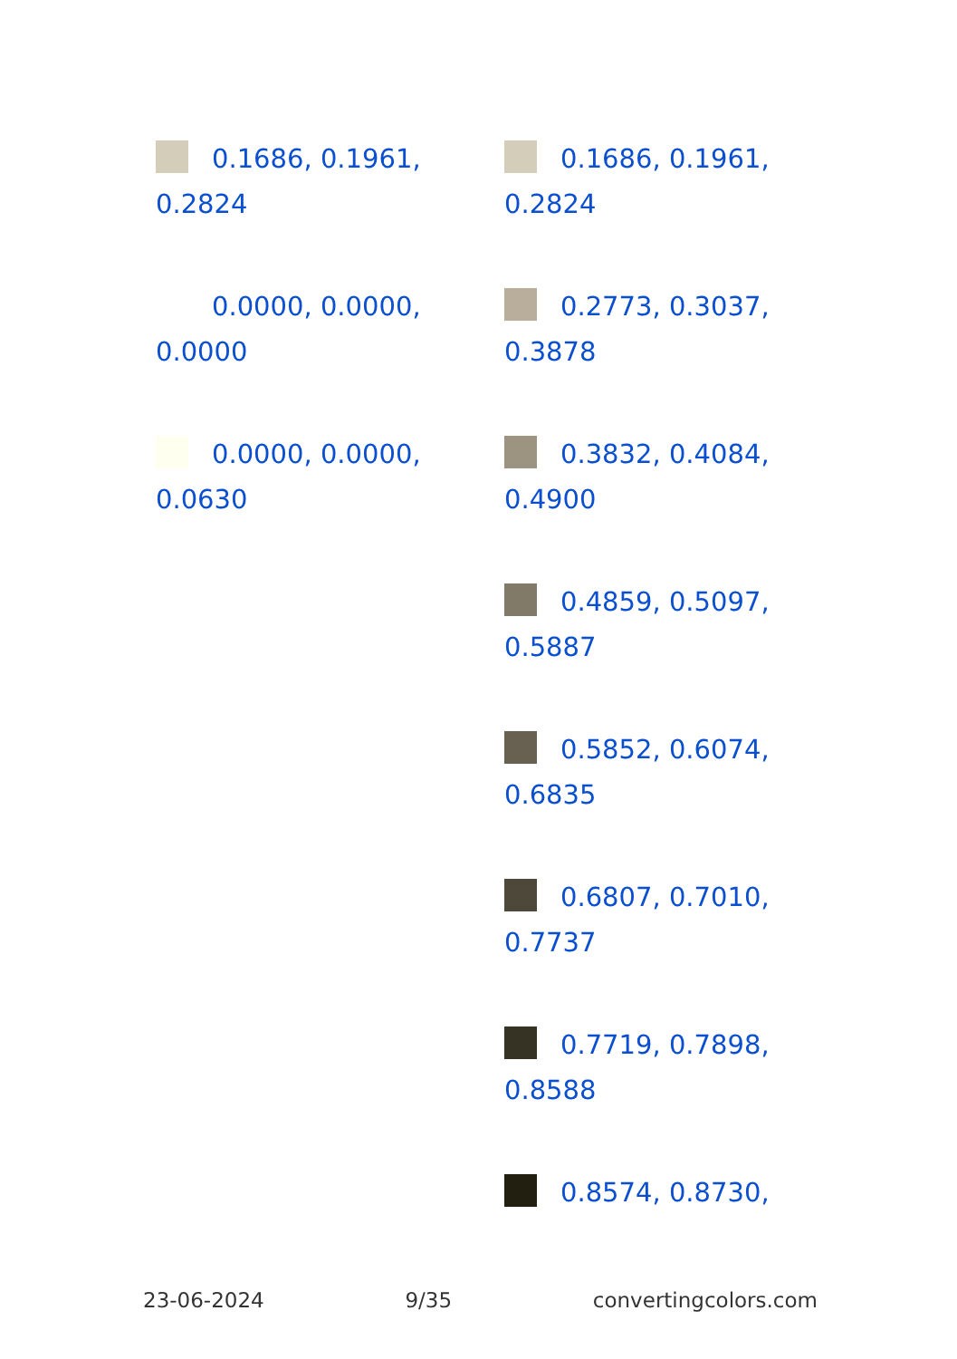0.1686, 0.1961, 0.2824
0.0000, 0.0000, 0.0000
0.0000, 0.0000, 0.0630
0.1686, 0.1961, 0.2824
0.2773, 0.3037, 0.3878
0.3832, 0.4084, 0.4900
0.4859, 0.5097, 0.5887
0.5852, 0.6074, 0.6835
0.6807, 0.7010, 0.7737
0.7719, 0.7898, 0.8588
0.8574, 0.8730,
23-06-2024 9/35 convertingcolors.com